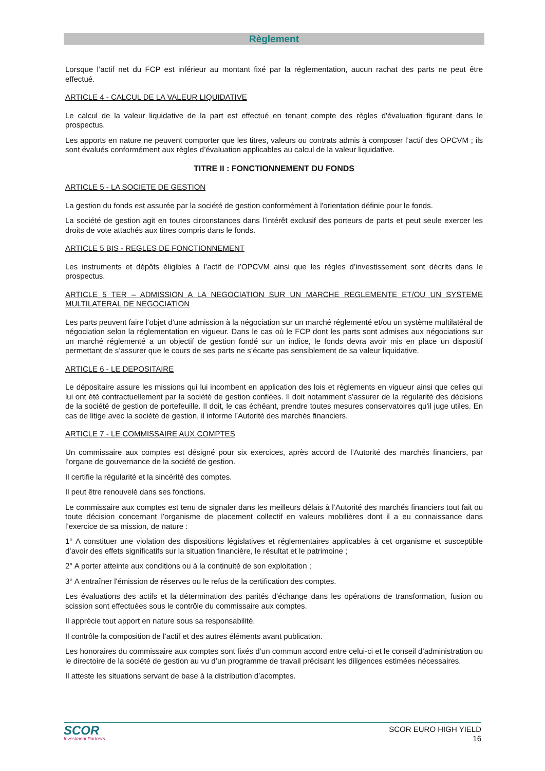Règlement
Lorsque l’actif net du FCP est inférieur au montant fixé par la réglementation, aucun rachat des parts ne peut être effectué.
ARTICLE 4 - CALCUL DE LA VALEUR LIQUIDATIVE
Le calcul de la valeur liquidative de la part est effectué en tenant compte des règles d'évaluation figurant dans le prospectus.
Les apports en nature ne peuvent comporter que les titres, valeurs ou contrats admis à composer l’actif des OPCVM ; ils sont évalués conformément aux règles d’évaluation applicables au calcul de la valeur liquidative.
TITRE II : FONCTIONNEMENT DU FONDS
ARTICLE 5 - LA SOCIETE DE GESTION
La gestion du fonds est assurée par la société de gestion conformément à l'orientation définie pour le fonds.
La société de gestion agit en toutes circonstances dans l’intérêt exclusif des porteurs de parts et peut seule exercer les droits de vote attachés aux titres compris dans le fonds.
ARTICLE 5 BIS - REGLES DE FONCTIONNEMENT
Les instruments et dépôts éligibles à l’actif de l’OPCVM ainsi que les règles d’investissement sont décrits dans le prospectus.
ARTICLE 5 TER – ADMISSION A LA NEGOCIATION SUR UN MARCHE REGLEMENTE ET/OU UN SYSTEME MULTILATERAL DE NEGOCIATION
Les parts peuvent faire l’objet d’une admission à la négociation sur un marché réglementé et/ou un système multilatéral de négociation selon la réglementation en vigueur. Dans le cas où le FCP dont les parts sont admises aux négociations sur un marché réglementé a un objectif de gestion fondé sur un indice, le fonds devra avoir mis en place un dispositif permettant de s’assurer que le cours de ses parts ne s’écarte pas sensiblement de sa valeur liquidative.
ARTICLE 6 - LE DEPOSITAIRE
Le dépositaire assure les missions qui lui incombent en application des lois et règlements en vigueur ainsi que celles qui lui ont été contractuellement par la société de gestion confiées. Il doit notamment s'assurer de la régularité des décisions de la société de gestion de portefeuille. Il doit, le cas échéant, prendre toutes mesures conservatoires qu'il juge utiles. En cas de litige avec la société de gestion, il informe l’Autorité des marchés financiers.
ARTICLE 7 - LE COMMISSAIRE AUX COMPTES
Un commissaire aux comptes est désigné pour six exercices, après accord de l’Autorité des marchés financiers, par l’organe de gouvernance de la société de gestion.
Il certifie la régularité et la sincérité des comptes.
Il peut être renouvelé dans ses fonctions.
Le commissaire aux comptes est tenu de signaler dans les meilleurs délais à l’Autorité des marchés financiers tout fait ou toute décision concernant l’organisme de placement collectif en valeurs mobilières dont il a eu connaissance dans l’exercice de sa mission, de nature :
1° A constituer une violation des dispositions législatives et réglementaires applicables à cet organisme et susceptible d’avoir des effets significatifs sur la situation financière, le résultat et le patrimoine ;
2° A porter atteinte aux conditions ou à la continuité de son exploitation ;
3° A entraîner l'émission de réserves ou le refus de la certification des comptes.
Les évaluations des actifs et la détermination des parités d’échange dans les opérations de transformation, fusion ou scission sont effectuées sous le contrôle du commissaire aux comptes.
Il apprécie tout apport en nature sous sa responsabilité.
Il contrôle la composition de l’actif et des autres éléments avant publication.
Les honoraires du commissaire aux comptes sont fixés d’un commun accord entre celui-ci et le conseil d’administration ou le directoire de la société de gestion au vu d’un programme de travail précisant les diligences estimées nécessaires.
Il atteste les situations servant de base à la distribution d’acomptes.
SCOR
Investment Partners
SCOR EURO HIGH YIELD
16